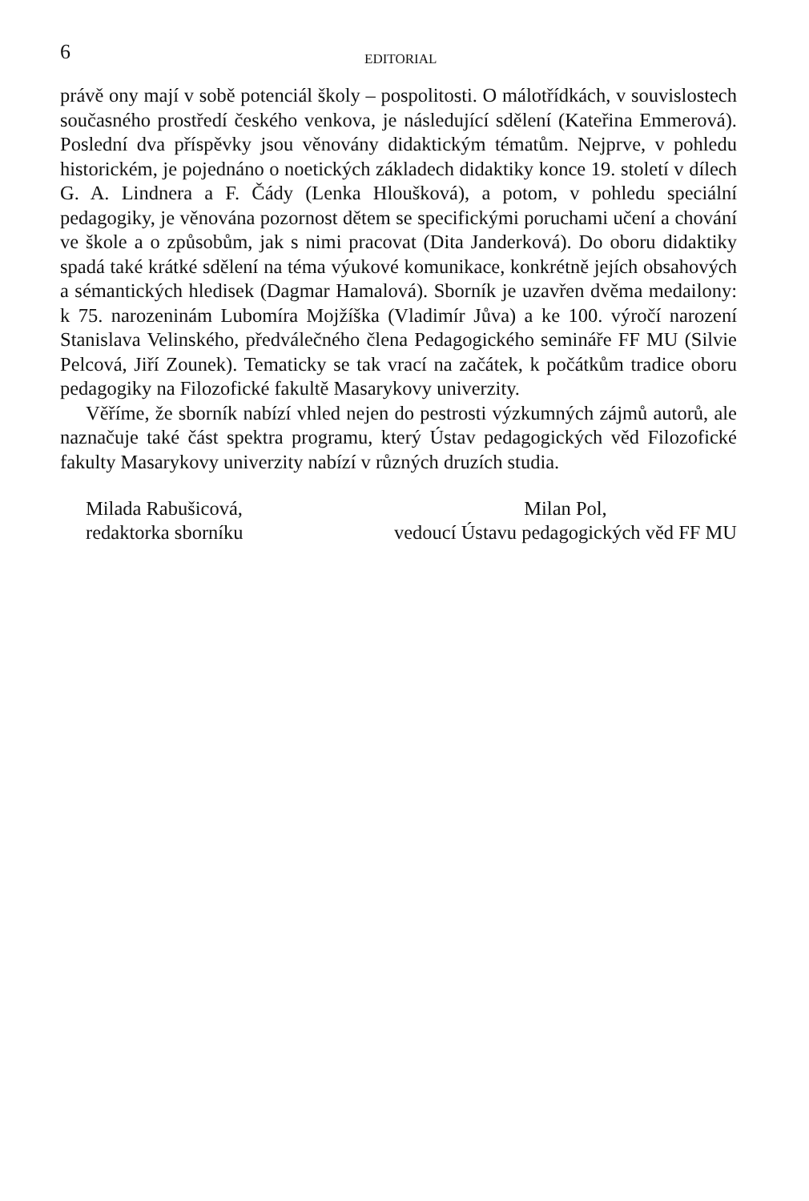6
EDITORIAL
právě ony mají v sobě potenciál školy – pospolitosti. O málotřídkách, v souvislostech současného prostředí českého venkova, je následující sdělení (Kateřina Emmerová). Poslední dva příspěvky jsou věnovány didaktickým tématům. Nejprve, v pohledu historickém, je pojednáno o noetických základech didaktiky konce 19. století v dílech G. A. Lindnera a F. Čády (Lenka Hloušková), a potom, v pohledu speciální pedagogiky, je věnována pozornost dětem se specifickými poruchami učení a chování ve škole a o způsobům, jak s nimi pracovat (Dita Janderková). Do oboru didaktiky spadá také krátké sdělení na téma výukové komunikace, konkrétně jejích obsahových a sémantických hledisek (Dagmar Hamalová). Sborník je uzavřen dvěma medailony: k 75. narozeninám Lubomíra Mojžíška (Vladimír Jůva) a ke 100. výročí narození Stanislava Velinského, předválečného člena Pedagogického semináře FF MU (Silvie Pelcová, Jiří Zounek). Tematicky se tak vrací na začátek, k počátkům tradice oboru pedagogiky na Filozofické fakultě Masarykovy univerzity.
Věříme, že sborník nabízí vhled nejen do pestrosti výzkumných zájmů autorů, ale naznačuje také část spektra programu, který Ústav pedagogických věd Filozofické fakulty Masarykovy univerzity nabízí v různých druzích studia.
Milada Rabušicová,
redaktorka sborníku
Milan Pol,
vedoucí Ústavu pedagogických věd FF MU